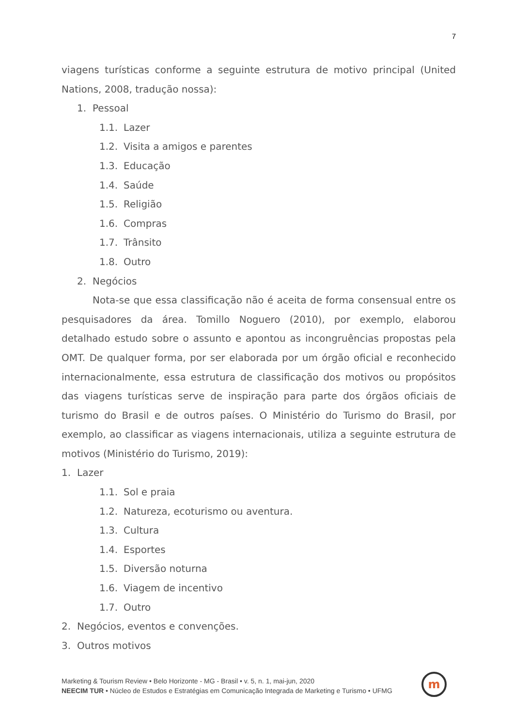7
viagens turísticas conforme a seguinte estrutura de motivo principal (United Nations, 2008, tradução nossa):
1. Pessoal
1.1. Lazer
1.2. Visita a amigos e parentes
1.3. Educação
1.4. Saúde
1.5. Religião
1.6. Compras
1.7. Trânsito
1.8. Outro
2. Negócios
Nota-se que essa classificação não é aceita de forma consensual entre os pesquisadores da área. Tomillo Noguero (2010), por exemplo, elaborou detalhado estudo sobre o assunto e apontou as incongruências propostas pela OMT. De qualquer forma, por ser elaborada por um órgão oficial e reconhecido internacionalmente, essa estrutura de classificação dos motivos ou propósitos das viagens turísticas serve de inspiração para parte dos órgãos oficiais de turismo do Brasil e de outros países. O Ministério do Turismo do Brasil, por exemplo, ao classificar as viagens internacionais, utiliza a seguinte estrutura de motivos (Ministério do Turismo, 2019):
1. Lazer
1.1. Sol e praia
1.2. Natureza, ecoturismo ou aventura.
1.3. Cultura
1.4. Esportes
1.5. Diversão noturna
1.6. Viagem de incentivo
1.7. Outro
2. Negócios, eventos e convenções.
3. Outros motivos
Marketing & Tourism Review • Belo Horizonte - MG - Brasil • v. 5, n. 1, mai-jun, 2020
NEECIM TUR • Núcleo de Estudos e Estratégias em Comunicação Integrada de Marketing e Turismo • UFMG
m